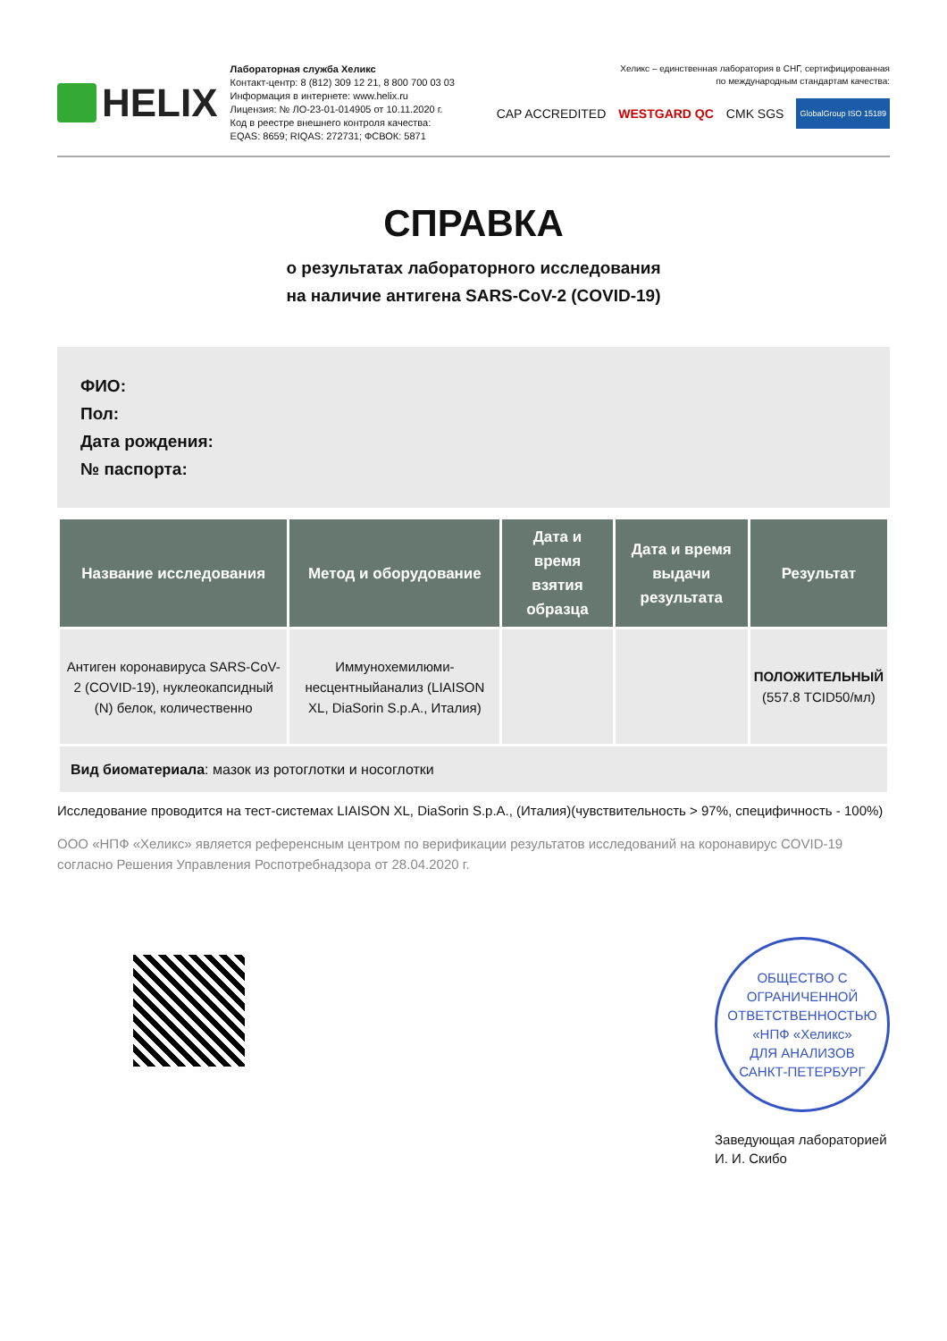HELIX
Лабораторная служба Хеликс
Контакт-центр: 8 (812) 309 12 21, 8 800 700 03 03
Информация в интернете: www.helix.ru
Лицензия: № ЛО-23-01-014905 от 10.11.2020 г.
Код в реестре внешнего контроля качества:
EQAS: 8659; RIQAS: 272731; ФСВОК: 5871
Хеликс – единственная лаборатория в СНГ, сертифицированная
по международным стандартам качества:
CAP ACCREDITED WESTGARD QC CMK SGS GlobalGroup ISO 15189
СПРАВКА
о результатах лабораторного исследования
на наличие антигена SARS-CoV-2 (COVID-19)
ФИО:
Пол:
Дата рождения:
№ паспорта:
| Название исследования | Метод и оборудование | Дата и время взятия образца | Дата и время выдачи результата | Результат |
| --- | --- | --- | --- | --- |
| Антиген коронавируса SARS-CoV-2 (COVID-19), нуклеокапсидный (N) белок, количественно | Иммунохемилюми-несцентныйанализ (LIAISON XL, DiaSorin S.p.A., Италия) | | | ПОЛОЖИТЕЛЬНЫЙ (557.8 TCID50/мл) |
| Вид биоматериала : мазок из ротоглотки и носоглотки | | | | |
Исследование проводится на тест-системах LIAISON XL, DiaSorin S.p.A., (Италия)(чувствительность > 97%, специфичность - 100%)
ООО «НПФ «Хеликс» является референсным центром по верификации результатов исследований на коронавирус COVID-19 согласно Решения Управления Роспотребнадзора от 28.04.2020 г.
ОБЩЕСТВО С ОГРАНИЧЕННОЙ ОТВЕТСТВЕННОСТЬЮ
«НПФ «Хеликс»
ДЛЯ АНАЛИЗОВ
САНКТ-ПЕТЕРБУРГ
Заведующая лабораторией
И. И. Скибо